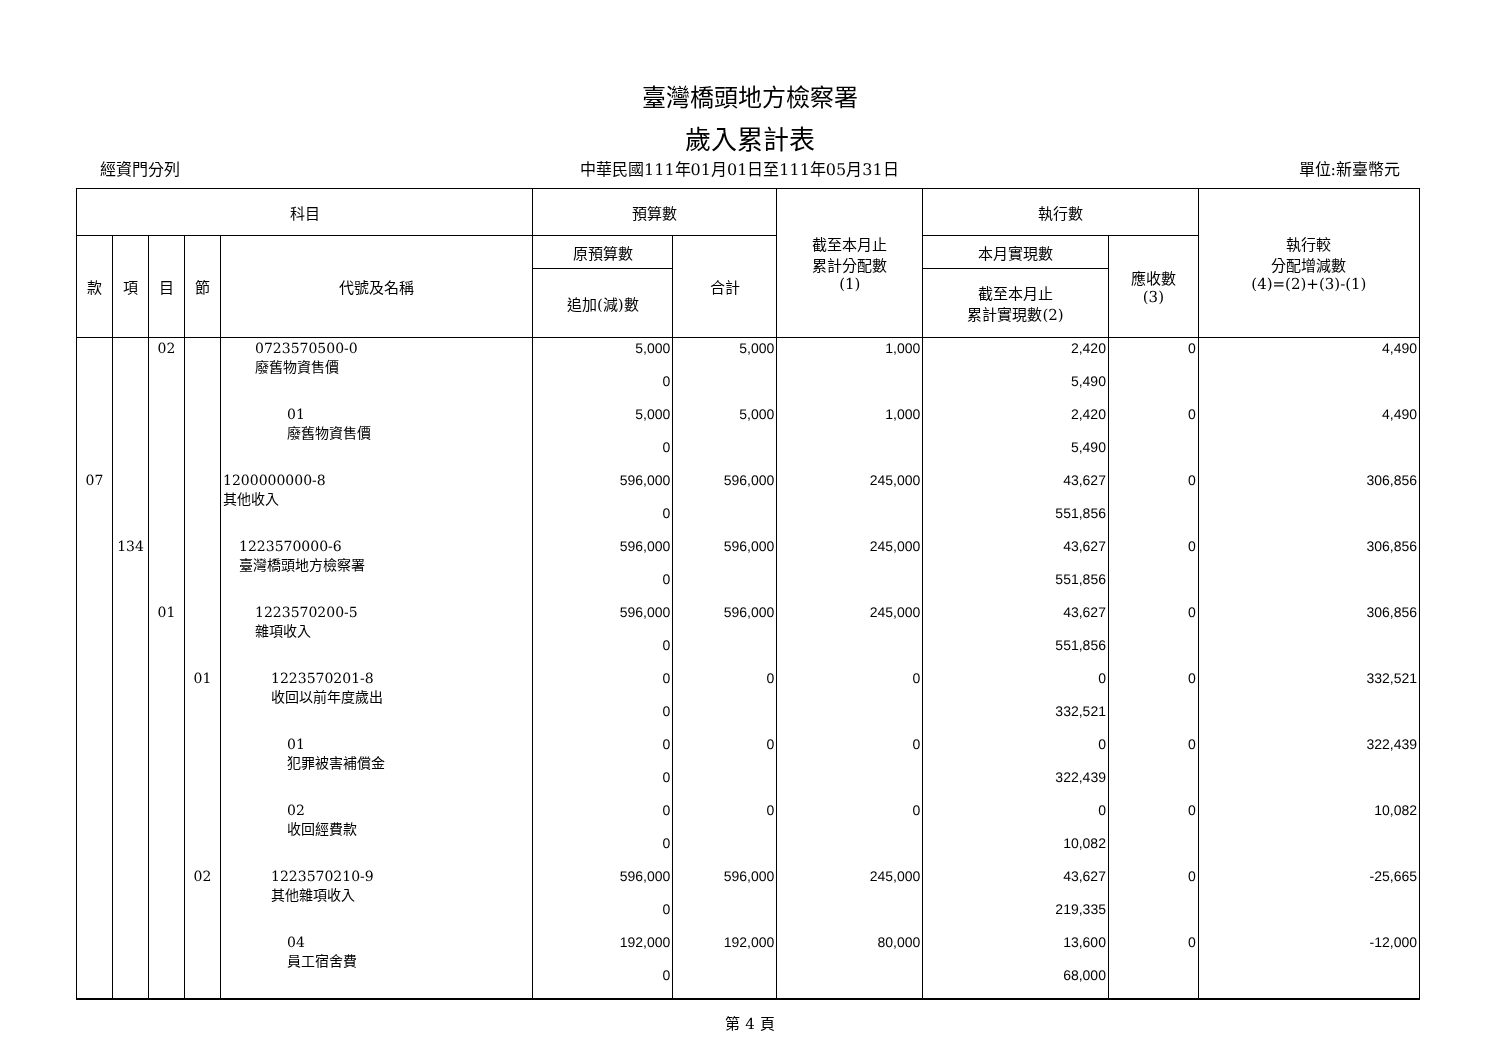臺灣橋頭地方檢察署
歲入累計表
經資門分列 中華民國111年01月01日至111年05月31日 單位:新臺幣元
| 科目 | | | | | 預算數 | | 截至本月止 累計分配數 (1) | 執行數 | | 執行較 分配增減數 (4)=(2)+(3)-(1) |
| --- | --- | --- | --- | --- | --- | --- | --- | --- | --- | --- |
| 款 | 項 | 目 | 節 | 代號及名稱 | 原預算數 | 合計 | | 本月實現數 | 應收數 (3) | |
| | | | | | 追加(減)數 | | | 截至本月止 累計實現數(2) | | |
| | | 02 | | 0723570500-0 廢舊物資售價 | 5,000 0 | 5,000 | 1,000 | 2,420 5,490 | 0 | 4,490 |
| | | | | 01 廢舊物資售價 | 5,000 0 | 5,000 | 1,000 | 2,420 5,490 | 0 | 4,490 |
| 07 | | | | 1200000000-8 其他收入 | 596,000 0 | 596,000 | 245,000 | 43,627 551,856 | 0 | 306,856 |
| | 134 | | | 1223570000-6 臺灣橋頭地方檢察署 | 596,000 0 | 596,000 | 245,000 | 43,627 551,856 | 0 | 306,856 |
| | | 01 | | 1223570200-5 雜項收入 | 596,000 0 | 596,000 | 245,000 | 43,627 551,856 | 0 | 306,856 |
| | | | 01 | 1223570201-8 收回以前年度歲出 | 0 0 | 0 | 0 | 0 332,521 | 0 | 332,521 |
| | | | | 01 犯罪被害補償金 | 0 0 | 0 | 0 | 0 322,439 | 0 | 322,439 |
| | | | | 02 收回經費款 | 0 0 | 0 | 0 | 0 10,082 | 0 | 10,082 |
| | | | 02 | 1223570210-9 其他雜項收入 | 596,000 0 | 596,000 | 245,000 | 43,627 219,335 | 0 | -25,665 |
| | | | | 04 員工宿舍費 | 192,000 0 | 192,000 | 80,000 | 13,600 68,000 | 0 | -12,000 |
第 4 頁